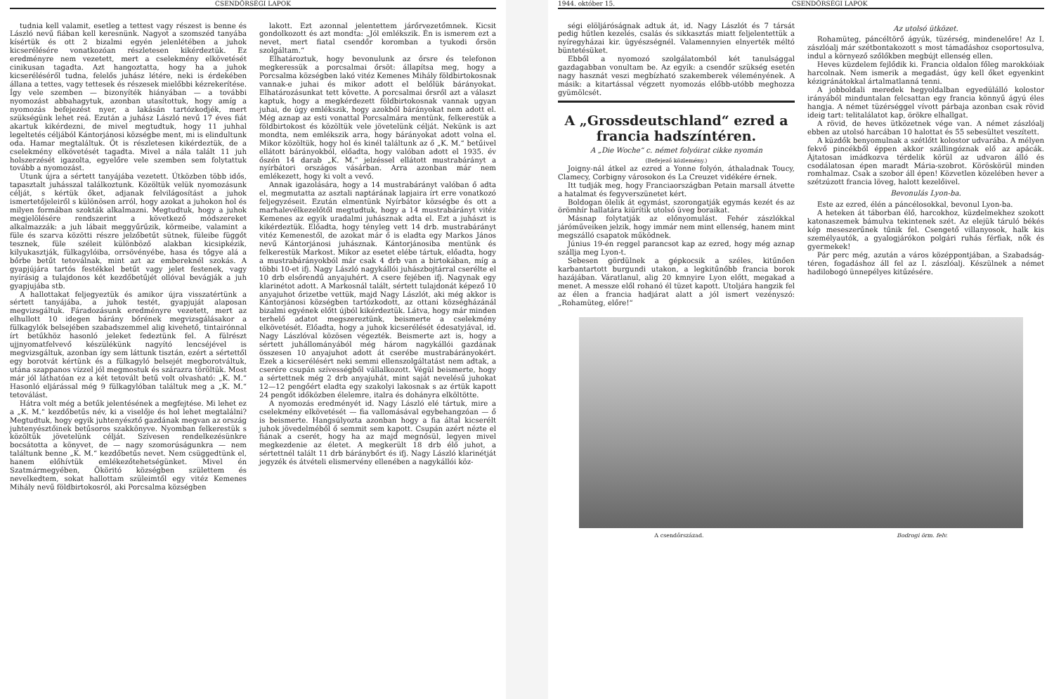CSENDŐRSÉGI LAPOK
tudnia kell valamit, esetleg a tettest vagy részest is benne és László nevű fiában kell keresnünk. Nagyot a szomszéd tanyába kísértük és ott 2 bizalmi egyén jelenlétében a juhok kicserélésére vonatkozóan részletesen kikérdeztük. Ez eredményre nem vezetett, mert a cselekmény elkövetését cinikusan tagadta. Azt hangoztatta, hogy ha a juhok kicseréléséről tudna, felelős juhász létére, neki is érdekében állana a tettes, vagy tettesek és részesek mielőbbi kézrekerítése. Így vele szemben — bizonyíték hiányában — a további nyomozást abbahagytuk, azonban utasítottuk, hogy amíg a nyomozás befejezést nyer, a lakásán tartózkodjék, mert szükségünk lehet reá. Ezután a juhász László nevű 17 éves fiát akartuk kikérdezni, de mivel megtudtuk, hogy 11 juhhal legeltetés céljából Kántorjánosi községbe ment, mi is elindultunk oda. Hamar megtaláltuk. Őt is részletesen kikérdeztük, de a cselekmény elkövetését tagadta. Mivel a nála talált 11 juh holszerzését igazolta, egyelőre vele szemben sem folytattuk tovább a nyomozást.
Utunk újra a sértett tanyájába vezetett. Útközben több idős, tapasztalt juhásszal találkoztunk. Közöltük velük nyomozásunk célját, s kértük őket, adjanak felvilágosítást a juhok ismertetőjeleiről s különösen arról, hogy azokat a juhokon hol és milyen formában szokták alkalmazni. Megtudtuk, hogy a juhok megjelölésére rendszerint a következő módszereket alkalmazzák: a juh lábait meggyűrűzik, körmeibe, valamint a füle és szarva közötti részre jelzőbetűt sütnek, füleibe függőt tesznek, füle széleit különböző alakban kicsipkézik, kilyukasztják, fülkagylóiba, orrsövényébe, hasa és tőgye alá a bőrbe betűt tetoválnak, mint azt az embereknél szokás. A gyapjújára tartós festékkel betűt vagy jelet festenek, vagy nyírásig a tulajdonos két kezdőbetűjét ollóval bevágják a juh gyapjujába stb.
A hallottakat feljegyeztük és amikor újra visszatértünk a sértett tanyájába, a juhok testét, gyapjuját alaposan megvizsgáltuk. Fáradozásunk eredményre vezetett, mert az elhullott 10 idegen bárány bőrének megvizsgálásakor a fülkagylók belsejében szabadszemmel alig kivehető, tintairónnal írt betűkhöz hasonló jeleket fedeztünk fel. A fülrészt ujjnyomatfelvevő készülékünk nagyító lencséjével is megvizsgáltuk, azonban így sem láttunk tisztán, ezért a sértettől egy borotvát kértünk és a fülkagyló belsejét megborotváltuk, utána szappanos vízzel jól megmostuk és szárazra töröltük. Most már jól láthatóan ez a két tetovált betű volt olvasható: „K. M.“ Hasonló eljárással még 9 fülkagylóban találtuk meg a „K. M.“ tetoválást.
Hátra volt még a betűk jelentésének a megfejtése. Mi lehet ez a „K. M.“ kezdőbetűs név, ki a viselője és hol lehet megtalálni? Megtudtuk, hogy egyik juhtenyésztő gazdának megvan az ország juhtenyésztőinek betűsoros szakkönyve. Nyomban felkerestük s közöltük jövetelünk célját. Szívesen rendelkezésünkre bocsátotta a könyvet, de — nagy szomorúságunkra — nem találtunk benne „K. M.“ kezdőbetűs nevet. Nem csüggedtünk el, hanem előhívtük emlékezőtehetségünket. Mivel én Szatmármegyében, Ököritó községben születtem és nevelkedtem, sokat hallottam szüleimtől egy vitéz Kemenes Mihály nevű földbirtokosról, aki Porcsalma községben
lakott. Ezt azonnal jelentettem járőrvezetőmnek. Kicsit gondolkozott és azt mondta: „Jól emlékszik. Én is ismerem ezt a nevet, mert fiatal csendőr koromban a tyukodi őrsön szolgáltam.“
Elhatároztuk, hogy bevonulunk az őrsre és telefonon megkeressük a porcsalmai őrsöt: állapítsa meg, hogy a Porcsalma községben lakó vitéz Kemenes Mihály földbirtokosnak vannak-e juhai és mikor adott el belőlük bárányokat. Elhatározásunkat tett követte. A porcsalmai őrsről azt a választ kaptuk, hogy a megkérdezett földbirtokosnak vannak ugyan juhai, de úgy emlékszik, hogy azokból bárányokat nem adott el. Még aznap az esti vonattal Porcsalmára mentünk, felkerestük a földbirtokost és közöltük vele jövetelünk célját. Nekünk is azt mondta, nem emlékszik arra, hogy bárányokat adott volna el. Mikor közöltük, hogy hol és kinél találtunk az ő „K. M.“ betűivel ellátott bárányokból, előadta, hogy valóban adott el 1935. év őszén 14 darab „K. M.“ jelzéssel ellátott mustrabárányt a nyírbátori országos vásárban. Arra azonban már nem emlékezett, hogy ki volt a vevő.
Annak igazolására, hogy a 14 mustrabárányt valóban ő adta el, megmutatta az asztali naptárának lapjaira írt erre vonatkozó feljegyzéseit. Ezután elmentünk Nyírbátor községbe és ott a marhalevélkezelőtől megtudtuk, hogy a 14 mustrabárányt vitéz Kemenes az egyik uradalmi juhásznak adta el. Ezt a juhászt is kikérdeztük. Előadta, hogy tényleg vett 14 drb. mustrabárányt vitéz Kemenestől, de azokat már ő is eladta egy Markos János nevű Kántorjánosi juhásznak. Kántorjánosiba mentünk és felkerestük Markost. Mikor az esetet elébe tártuk, előadta, hogy a mustrabárányokból már csak 4 drb van a birtokában, míg a többi 10-et ifj. Nagy László nagykállói juhászbojtárral cserélte el 10 drb elsőrendű anyajuhért. A csere fejében ifj. Nagynak egy klarinétot adott. A Markosnál talált, sértett tulajdonát képező 10 anyajuhot őrizetbe vettük, majd Nagy Lászlót, aki még akkor is Kántorjánosi községben tartózkodott, az ottani községházánál bizalmi egyének előtt újból kikérdeztük. Látva, hogy már minden terhelő adatot megszereztünk, beismerte a cselekmény elkövetését. Előadta, hogy a juhok kicserélését édesatyjával, id. Nagy Lászlóval közösen végezték. Beismerte azt is, hogy a sértett juhállományából még három nagykállói gazdának összesen 10 anyajuhot adott át cserébe mustrabárányokért. Ezek a kicserélésért neki semmi ellenszolgáltatást nem adtak, a cserére csupán szívességből vállalkozott. Végül beismerte, hogy a sértettnek még 2 drb anyajuhát, mint saját nevelésű juhokat 12—12 pengőért eladta egy szakolyi lakosnak s az értük kapott 24 pengőt időközben élelemre, italra és dohányra elköltötte.
A nyomozás eredményét id. Nagy László elé tártuk, mire a cselekmény elkövetését — fia vallomásával egybehangzóan — ő is beismerte. Hangsúlyozta azonban hogy a fia által kicserélt juhok jövedelméből ő semmit sem kapott. Csupán azért nézte el fiának a cserét, hogy ha az majd megnősül, legyen mivel megkezdenie az életet. A megkerült 18 drb élő juhot, a sértettnél talált 11 drb báránybőrt és ifj. Nagy László klarinétját jegyzék és átvételi elismervény ellenében a nagykállói köz-
1944. október 15. CSENDŐRSÉGI LAPOK
ségi elöljáróságnak adtuk át, id. Nagy Lászlót és 7 társát pedig hűtlen kezelés, csalás és sikkasztás miatt feljelentettük a nyíregyházai kir. ügyészségnél. Valamennyien elnyerték méltó büntetésüket.
Ebből a nyomozó szolgálatomból két tanulsággal gazdagabban vonultam be. Az egyik: a csendőr szükség esetén nagy hasznát veszi megbízható szakemberek véleményének. A másik: a kitartással végzett nyomozás előbb-utóbb meghozza gyümölcsét.
A „Grossdeutschland“ ezred a francia hadszíntéren.
A „Die Woche“ c. német folyóirat cikke nyomán
(Befejező közlemény.)
Joigny-nál átkel az ezred a Yonne folyón, áthaladnak Toucy, Clamecy, Corbigny városokon és La Creuzet vidékére érnek.
Itt tudják meg, hogy Franciaországban Petain marsall átvette a hatalmat és fegyverszünetet kért.
Boldogan ölelik át egymást, szorongatják egymás kezét és az örömhír hallatára kiürítik utolsó üveg boraikat.
Másnap folytatják az előnyomulást. Fehér zászlókkal járóműveiken jelzik, hogy immár nem mint ellenség, hanem mint megszálló csapatok működnek.
Június 19-én reggel parancsot kap az ezred, hogy még aznap szállja meg Lyon-t.
Sebesen gördülnek a gépkocsik a széles, kitűnően karbantartott burgundi utakon, a legkitűnőbb francia borok hazájában. Váratlanul, alig 20 kmnyire Lyon előtt, megakad a menet. A messze elől rohanó él tüzet kapott. Utoljára hangzik fel az élen a francia hadjárat alatt a jól ismert vezényszó: „Rohamüteg, előre!“
Az utolsó ütközet.
Rohamüteg, páncéltörő ágyúk, tüzérség, mindenelőre! Az I. zászlóalj már szétbontakozott s most támadáshoz csoportosulva, indul a környező szőlőkben megbújt ellenség ellen.
Heves küzdelem fejlődik ki. Francia oldalon főleg marokkóiak harcolnak. Nem ismerik a megadást, úgy kell őket egyenkint kézigránátokkal ártalmatlanná tenni.
A jobboldali meredek hegyoldalban egyedülálló kolostor irányából minduntalan felcsattan egy francia könnyű ágyú éles hangja. A német tüzérséggel vívott párbaja azonban csak rövid ideig tart: telitalálatot kap, örökre elhallgat.
A rövid, de heves ütközetnek vége van. A német zászlóalj ebben az utolsó harcában 10 halottat és 55 sebesültet veszített.
A küzdők benyomulnak a szétlőtt kolostor udvarába. A mélyen fekvő pincékből éppen akkor szállingóznak elő az apácák. Ájtatosan imádkozva térdelik körül az udvaron álló és csodálatosan épen maradt Mária-szobrot. Köröskörül minden romhalmaz. Csak a szobor áll épen! Közvetlen közelében hever a szétzúzott francia löveg, halott kezelőivel.
Bevonulás Lyon-ba.
Este az ezred, élén a páncélosokkal, bevonul Lyon-ba.
A heteken át táborban élő, harcokhoz, küzdelmekhez szokott katonaszemek bámulva tekintenek szét. Az elejük táruló békés kép meseszerűnek tűnik fel. Csengető villanyosok, halk kis személyautók, a gyalogjárókon polgári ruhás férfiak, nők és gyermekek!
Pár perc még, azután a város középpontjában, a Szabadság-téren, fogadáshoz áll fel az I. zászlóalj. Készülnek a német hadilobogó ünnepélyes kitűzésére.
A csendőrszázad. Bodrogi örm. felv.